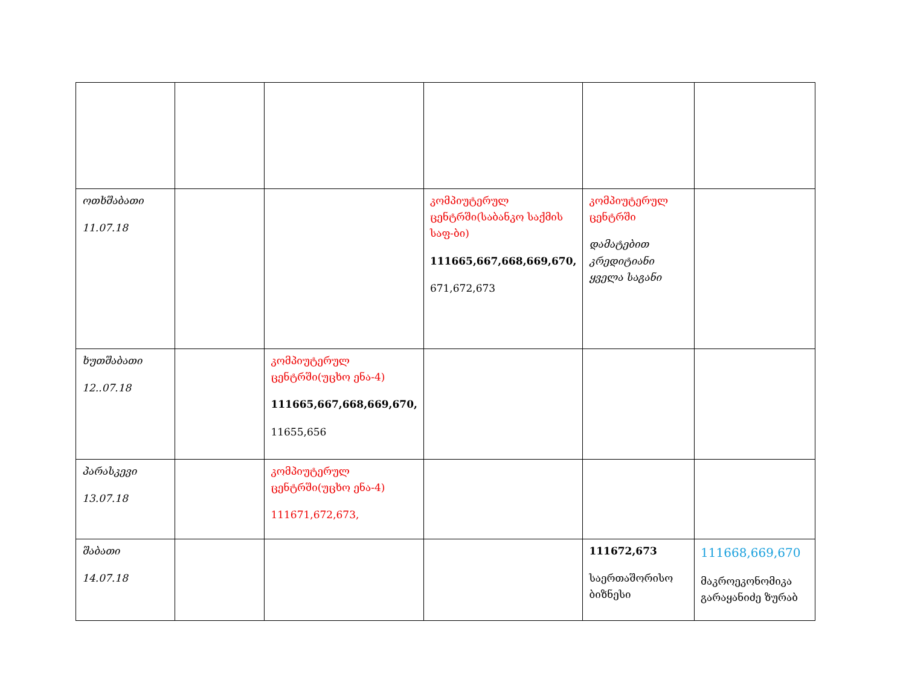| ოთხშაბათი 11.07.18 | | | კომპიუტერულ ცენტრში(საბანკო საქმის საფ-ბი) 111665,667,668,669,670, 671,672,673 | კომპიუტერულ ცენტრში დამატებით კრედიტიანი ყველა საგანი | |
| ხუთშაბათი 12..07.18 | | კომპიუტერულ ცენტრში(უცხო ენა-4) 111665,667,668,669,670, 11655,656 | | | |
| პარასკევი 13.07.18 | | კომპიუტერულ ცენტრში(უცხო ენა-4) 111671,672,673, | | | |
| შაბათი 14.07.18 | | | | 111672,673 საერთაშორისო ბიზნესი | 111668,669,670 მაკროეკონომიკა გარაყანიძე ზურაბ |